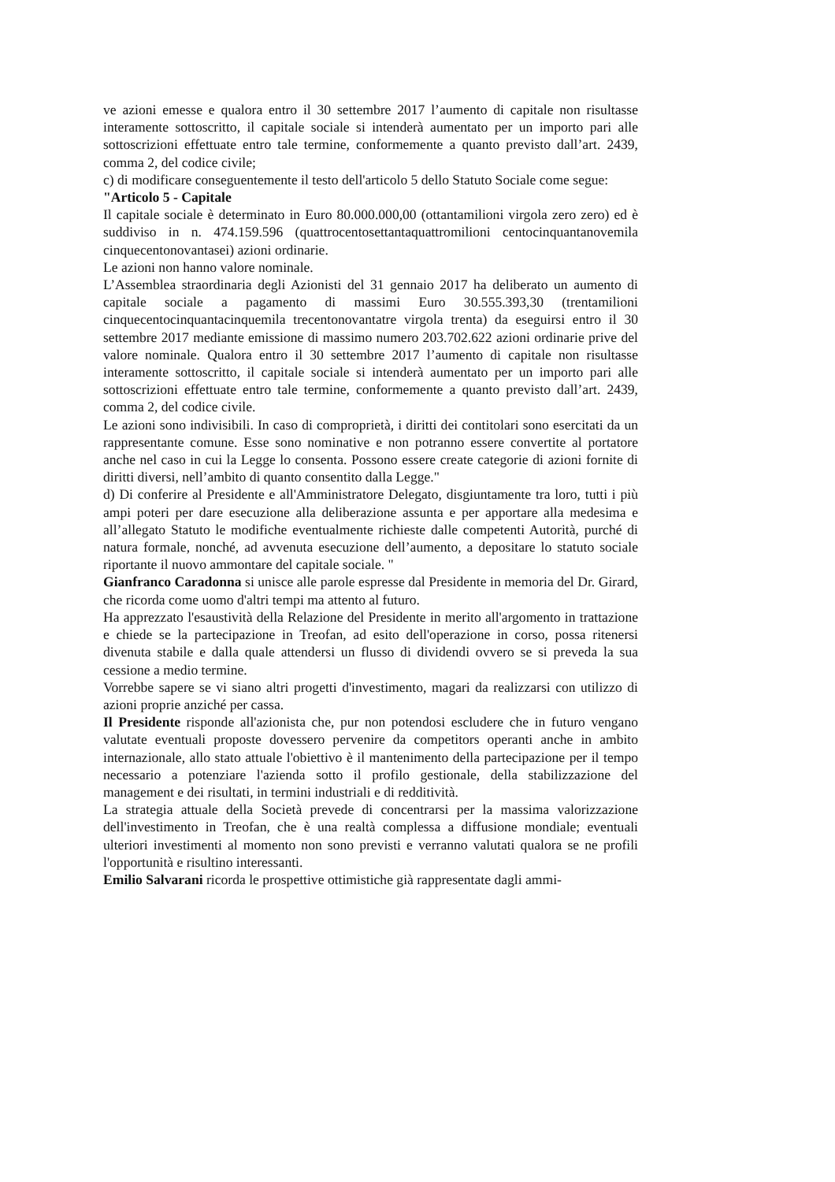ve azioni emesse e qualora entro il 30 settembre 2017 l’aumento di capitale non risultasse interamente sottoscritto, il capitale sociale si intenderà aumentato per un importo pari alle sottoscrizioni effettuate entro tale termine, conformemente a quanto previsto dall’art. 2439, comma 2, del codice civile;
c) di modificare conseguentemente il testo dell'articolo 5 dello Statuto Sociale come segue:
"Articolo 5 - Capitale
Il capitale sociale è determinato in Euro 80.000.000,00 (ottantamilioni virgola zero zero) ed è suddiviso in n. 474.159.596 (quattrocentosettantaquattromilioni centocinquantanovemila cinquecentonovantasei) azioni ordinarie.
Le azioni non hanno valore nominale.
L’Assemblea straordinaria degli Azionisti del 31 gennaio 2017 ha deliberato un aumento di capitale sociale a pagamento di massimi Euro 30.555.393,30 (trentamilioni cinquecentocinquantacinquemila trecentonovantatre virgola trenta) da eseguirsi entro il 30 settembre 2017 mediante emissione di massimo numero 203.702.622 azioni ordinarie prive del valore nominale. Qualora entro il 30 settembre 2017 l’aumento di capitale non risultasse interamente sottoscritto, il capitale sociale si intenderà aumentato per un importo pari alle sottoscrizioni effettuate entro tale termine, conformemente a quanto previsto dall’art. 2439, comma 2, del codice civile.
Le azioni sono indivisibili. In caso di comproprietà, i diritti dei contitolari sono esercitati da un rappresentante comune. Esse sono nominative e non potranno essere convertite al portatore anche nel caso in cui la Legge lo consenta. Possono essere create categorie di azioni fornite di diritti diversi, nell’ambito di quanto consentito dalla Legge."
d) Di conferire al Presidente e all'Amministratore Delegato, disgiuntamente tra loro, tutti i più ampi poteri per dare esecuzione alla deliberazione assunta e per apportare alla medesima e all’allegato Statuto le modifiche eventualmente richieste dalle competenti Autorità, purché di natura formale, nonché, ad avvenuta esecuzione dell’aumento, a depositare lo statuto sociale riportante il nuovo ammontare del capitale sociale. "
Gianfranco Caradonna si unisce alle parole espresse dal Presidente in memoria del Dr. Girard, che ricorda come uomo d'altri tempi ma attento al futuro.
Ha apprezzato l'esaustività della Relazione del Presidente in merito all'argomento in trattazione e chiede se la partecipazione in Treofan, ad esito dell'operazione in corso, possa ritenersi divenuta stabile e dalla quale attendersi un flusso di dividendi ovvero se si preveda la sua cessione a medio termine.
Vorrebbe sapere se vi siano altri progetti d'investimento, magari da realizzarsi con utilizzo di azioni proprie anziché per cassa.
Il Presidente risponde all'azionista che, pur non potendosi escludere che in futuro vengano valutate eventuali proposte dovessero pervenire da competitors operanti anche in ambito internazionale, allo stato attuale l'obiettivo è il mantenimento della partecipazione per il tempo necessario a potenziare l'azienda sotto il profilo gestionale, della stabilizzazione del management e dei risultati, in termini industriali e di redditività.
La strategia attuale della Società prevede di concentrarsi per la massima valorizzazione dell'investimento in Treofan, che è una realtà complessa a diffusione mondiale; eventuali ulteriori investimenti al momento non sono previsti e verranno valutati qualora se ne profili l'opportunità e risultino interessanti.
Emilio Salvarani ricorda le prospettive ottimistiche già rappresentate dagli ammi-